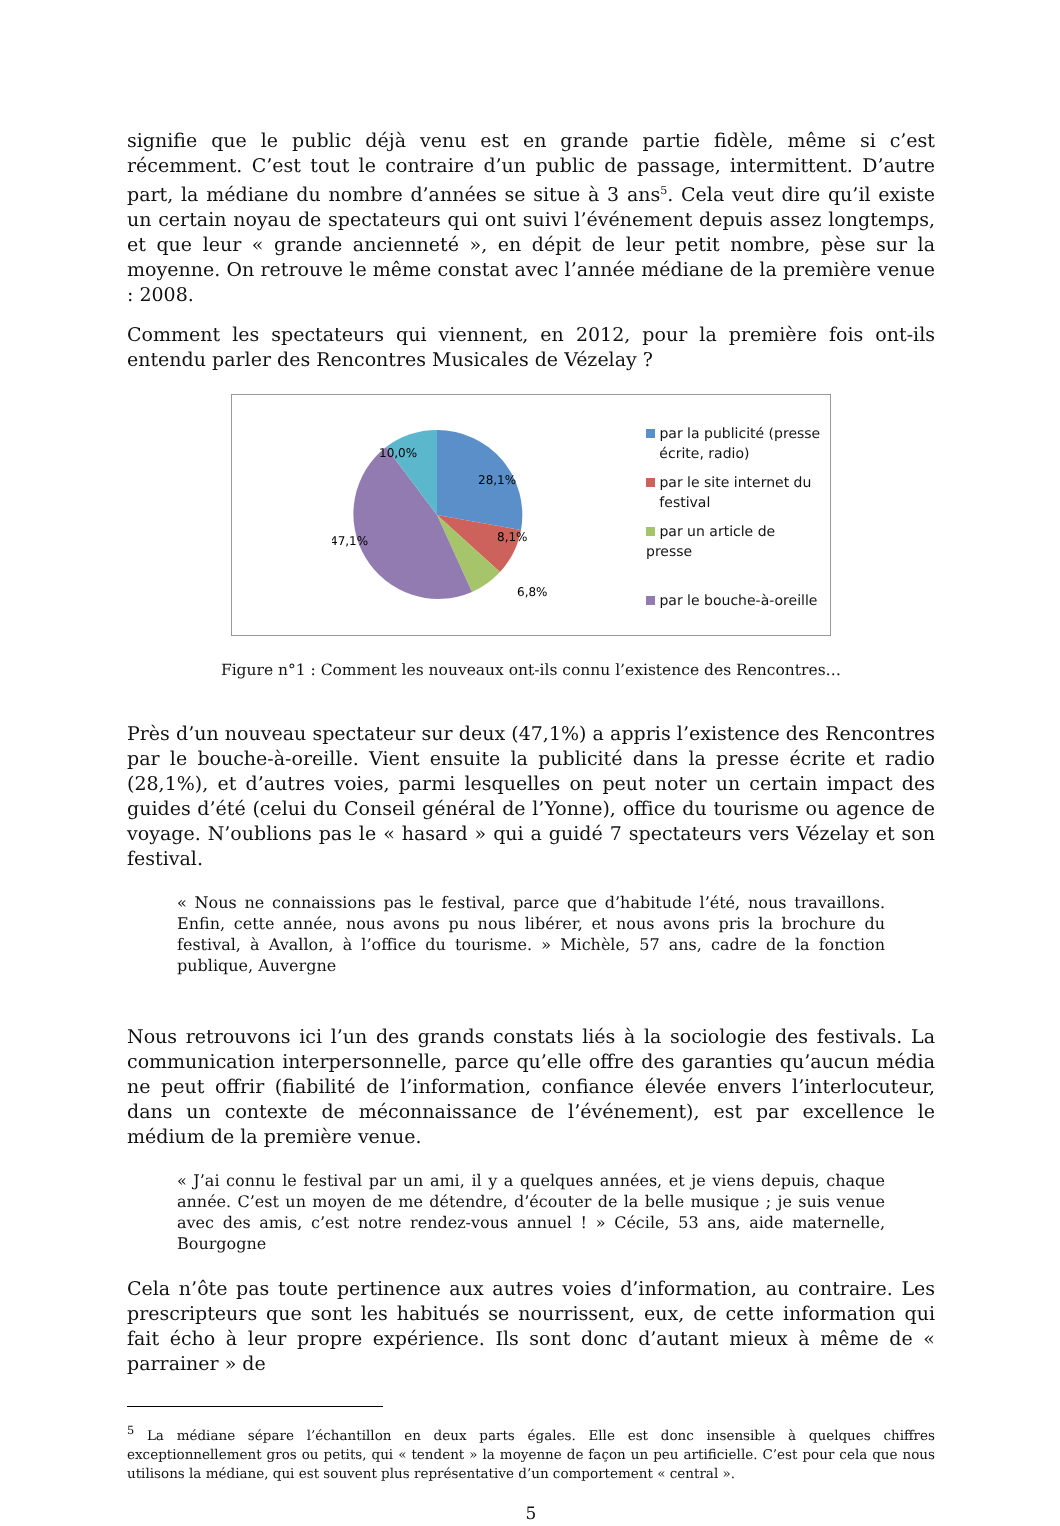signifie que le public déjà venu est en grande partie fidèle, même si c’est récemment. C’est tout le contraire d’un public de passage, intermittent. D’autre part, la médiane du nombre d’années se situe à 3 ans<sup>5</sup>. Cela veut dire qu’il existe un certain noyau de spectateurs qui ont suivi l’événement depuis assez longtemps, et que leur « grande ancienneté », en dépit de leur petit nombre, pèse sur la moyenne. On retrouve le même constat avec l’année médiane de la première venue : 2008.
Comment les spectateurs qui viennent, en 2012, pour la première fois ont-ils entendu parler des Rencontres Musicales de Vézelay ?
28,1%
8,1%
6,8%
47,1%
10,0%
par la publicité (presse
écrite, radio)
par le site internet du
festival
par un article de presse
par le bouche-à-oreille
Figure n°1 : Comment les nouveaux ont-ils connu l’existence des Rencontres…
Près d’un nouveau spectateur sur deux (47,1%) a appris l’existence des Rencontres par le bouche-à-oreille. Vient ensuite la publicité dans la presse écrite et radio (28,1%), et d’autres voies, parmi lesquelles on peut noter un certain impact des guides d’été (celui du Conseil général de l’Yonne), office du tourisme ou agence de voyage. N’oublions pas le « hasard » qui a guidé 7 spectateurs vers Vézelay et son festival.
« Nous ne connaissions pas le festival, parce que d’habitude l’été, nous travaillons. Enfin, cette année, nous avons pu nous libérer, et nous avons pris la brochure du festival, à Avallon, à l’office du tourisme. » Michèle, 57 ans, cadre de la fonction publique, Auvergne
Nous retrouvons ici l’un des grands constats liés à la sociologie des festivals. La communication interpersonnelle, parce qu’elle offre des garanties qu’aucun média ne peut offrir (fiabilité de l’information, confiance élevée envers l’interlocuteur, dans un contexte de méconnaissance de l’événement), est par excellence le médium de la première venue.
« J’ai connu le festival par un ami, il y a quelques années, et je viens depuis, chaque année. C’est un moyen de me détendre, d’écouter de la belle musique ; je suis venue avec des amis, c’est notre rendez-vous annuel ! » Cécile, 53 ans, aide maternelle, Bourgogne
Cela n’ôte pas toute pertinence aux autres voies d’information, au contraire. Les prescripteurs que sont les habitués se nourrissent, eux, de cette information qui fait écho à leur propre expérience. Ils sont donc d’autant mieux à même de « parrainer » de
<sup>5</sup> La médiane sépare l’échantillon en deux parts égales. Elle est donc insensible à quelques chiffres exceptionnellement gros ou petits, qui « tendent » la moyenne de façon un peu artificielle. C’est pour cela que nous utilisons la médiane, qui est souvent plus représentative d’un comportement « central ».
5